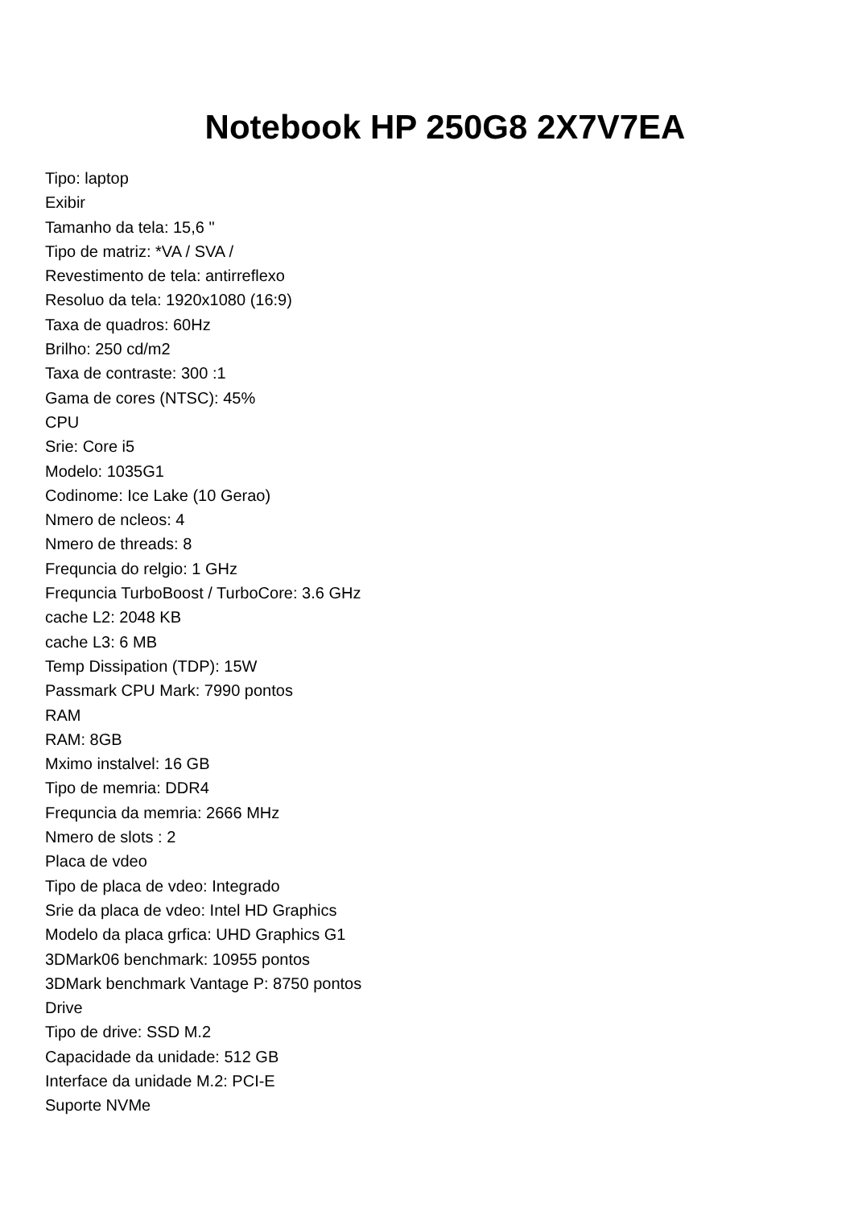Notebook HP 250G8 2X7V7EA
Tipo: laptop
Exibir
Tamanho da tela: 15,6 "
Tipo de matriz: *VA / SVA /
Revestimento de tela: antirreflexo
Resoluo da tela: 1920x1080 (16:9)
Taxa de quadros: 60Hz
Brilho: 250 cd/m2
Taxa de contraste: 300 :1
Gama de cores (NTSC): 45%
CPU
Srie: Core i5
Modelo: 1035G1
Codinome: Ice Lake (10 Gerao)
Nmero de ncleos: 4
Nmero de threads: 8
Frequncia do relgio: 1 GHz
Frequncia TurboBoost / TurboCore: 3.6 GHz
cache L2: 2048 KB
cache L3: 6 MB
Temp Dissipation (TDP): 15W
Passmark CPU Mark: 7990 pontos
RAM
RAM: 8GB
Mximo instalvel: 16 GB
Tipo de memria: DDR4
Frequncia da memria: 2666 MHz
Nmero de slots : 2
Placa de vdeo
Tipo de placa de vdeo: Integrado
Srie da placa de vdeo: Intel HD Graphics
Modelo da placa grfica: UHD Graphics G1
3DMark06 benchmark: 10955 pontos
3DMark benchmark Vantage P: 8750 pontos
Drive
Tipo de drive: SSD M.2
Capacidade da unidade: 512 GB
Interface da unidade M.2: PCI-E
Suporte NVMe